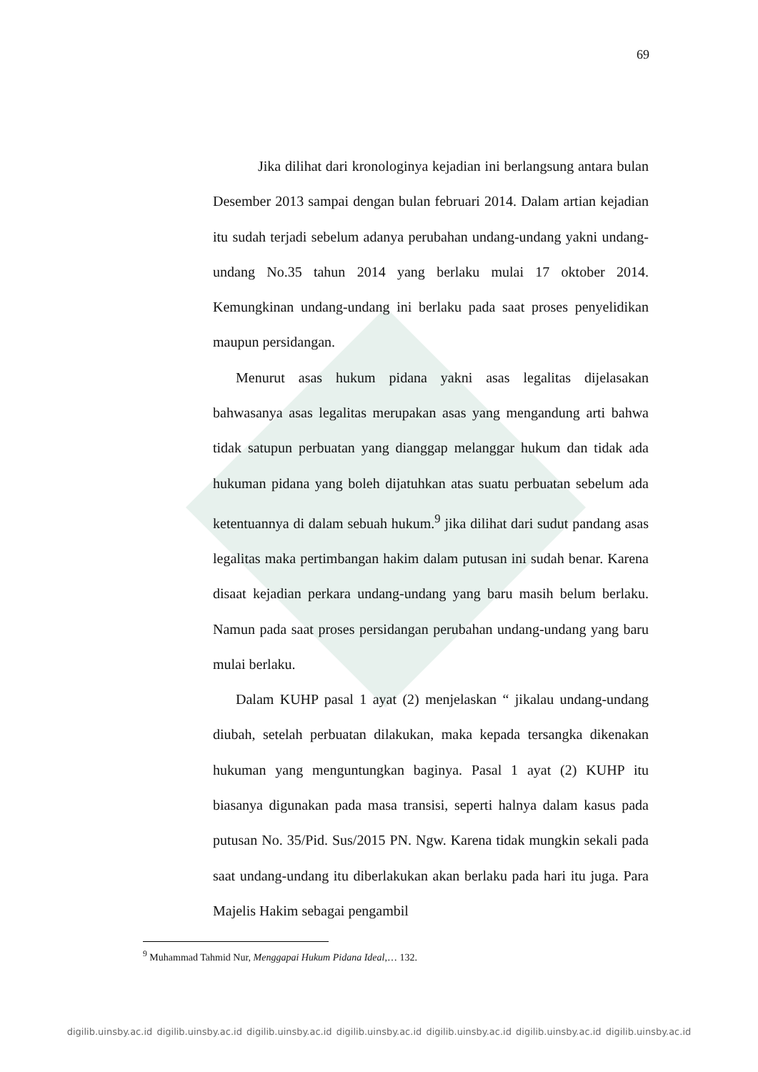69
Jika dilihat dari kronologinya kejadian ini berlangsung antara bulan Desember 2013 sampai dengan bulan februari 2014. Dalam artian kejadian itu sudah terjadi sebelum adanya perubahan undang-undang yakni undang-undang No.35 tahun 2014 yang berlaku mulai 17 oktober 2014. Kemungkinan undang-undang ini berlaku pada saat proses penyelidikan maupun persidangan.
Menurut asas hukum pidana yakni asas legalitas dijelasakan bahwasanya asas legalitas merupakan asas yang mengandung arti bahwa tidak satupun perbuatan yang dianggap melanggar hukum dan tidak ada hukuman pidana yang boleh dijatuhkan atas suatu perbuatan sebelum ada ketentuannya di dalam sebuah hukum.<sup>9</sup> jika dilihat dari sudut pandang asas legalitas maka pertimbangan hakim dalam putusan ini sudah benar. Karena disaat kejadian perkara undang-undang yang baru masih belum berlaku. Namun pada saat proses persidangan perubahan undang-undang yang baru mulai berlaku.
Dalam KUHP pasal 1 ayat (2) menjelaskan “ jikalau undang-undang diubah, setelah perbuatan dilakukan, maka kepada tersangka dikenakan hukuman yang menguntungkan baginya. Pasal 1 ayat (2) KUHP itu biasanya digunakan pada masa transisi, seperti halnya dalam kasus pada putusan No. 35/Pid. Sus/2015 PN. Ngw. Karena tidak mungkin sekali pada saat undang-undang itu diberlakukan akan berlaku pada hari itu juga. Para Majelis Hakim sebagai pengambil
<sup>9</sup> Muhammad Tahmid Nur, Menggapai Hukum Pidana Ideal,… 132.
digilib.uinsby.ac.id digilib.uinsby.ac.id digilib.uinsby.ac.id digilib.uinsby.ac.id digilib.uinsby.ac.id digilib.uinsby.ac.id digilib.uinsby.ac.id